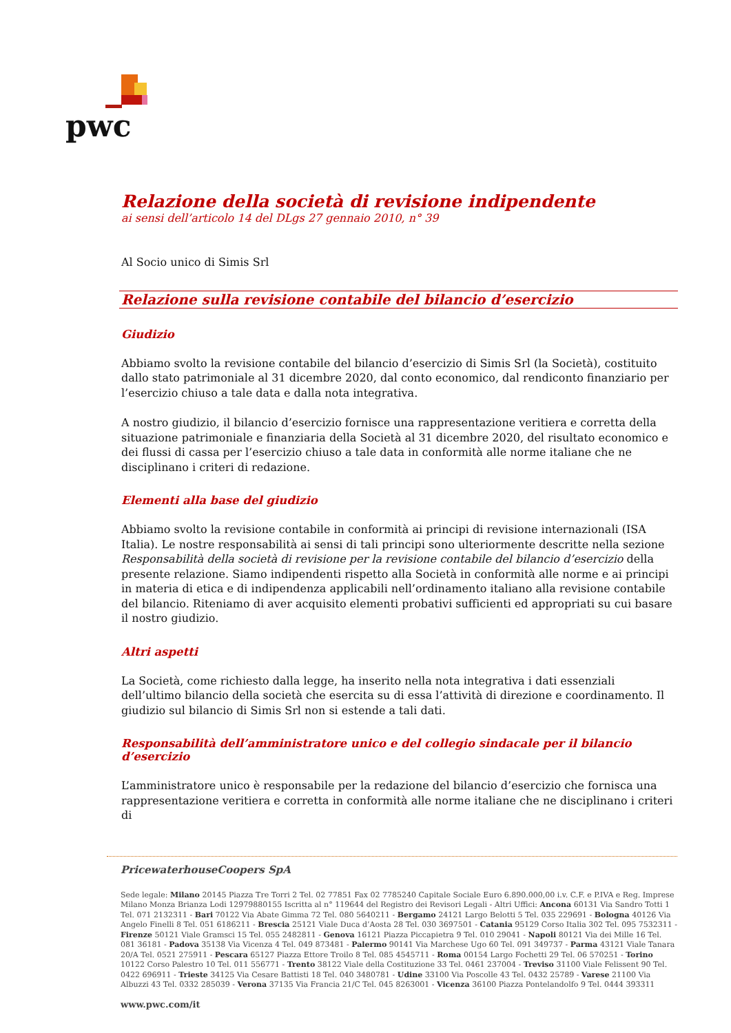pwc
Relazione della società di revisione indipendente
ai sensi dell’articolo 14 del DLgs 27 gennaio 2010, n° 39
Al Socio unico di Simis Srl
Relazione sulla revisione contabile del bilancio d’esercizio
Giudizio
Abbiamo svolto la revisione contabile del bilancio d’esercizio di Simis Srl (la Società), costituito dallo stato patrimoniale al 31 dicembre 2020, dal conto economico, dal rendiconto finanziario per l’esercizio chiuso a tale data e dalla nota integrativa.
A nostro giudizio, il bilancio d’esercizio fornisce una rappresentazione veritiera e corretta della situazione patrimoniale e finanziaria della Società al 31 dicembre 2020, del risultato economico e dei flussi di cassa per l’esercizio chiuso a tale data in conformità alle norme italiane che ne disciplinano i criteri di redazione.
Elementi alla base del giudizio
Abbiamo svolto la revisione contabile in conformità ai principi di revisione internazionali (ISA Italia). Le nostre responsabilità ai sensi di tali principi sono ulteriormente descritte nella sezione Responsabilità della società di revisione per la revisione contabile del bilancio d’esercizio della presente relazione. Siamo indipendenti rispetto alla Società in conformità alle norme e ai principi in materia di etica e di indipendenza applicabili nell’ordinamento italiano alla revisione contabile del bilancio. Riteniamo di aver acquisito elementi probativi sufficienti ed appropriati su cui basare il nostro giudizio.
Altri aspetti
La Società, come richiesto dalla legge, ha inserito nella nota integrativa i dati essenziali dell’ultimo bilancio della società che esercita su di essa l’attività di direzione e coordinamento. Il giudizio sul bilancio di Simis Srl non si estende a tali dati.
Responsabilità dell’amministratore unico e del collegio sindacale per il bilancio d’esercizio
L’amministratore unico è responsabile per la redazione del bilancio d’esercizio che fornisca una rappresentazione veritiera e corretta in conformità alle norme italiane che ne disciplinano i criteri di
PricewaterhouseCoopers SpA
Sede legale: Milano 20145 Piazza Tre Torri 2 Tel. 02 77851 Fax 02 7785240 Capitale Sociale Euro 6.890.000,00 i.v. C.F. e P.IVA e Reg. Imprese Milano Monza Brianza Lodi 12979880155 Iscritta al n° 119644 del Registro dei Revisori Legali - Altri Uffici: Ancona 60131 Via Sandro Totti 1 Tel. 071 2132311 - Bari 70122 Via Abate Gimma 72 Tel. 080 5640211 - Bergamo 24121 Largo Belotti 5 Tel. 035 229691 - Bologna 40126 Via Angelo Finelli 8 Tel. 051 6186211 - Brescia 25121 Viale Duca d’Aosta 28 Tel. 030 3697501 - Catania 95129 Corso Italia 302 Tel. 095 7532311 - Firenze 50121 Viale Gramsci 15 Tel. 055 2482811 - Genova 16121 Piazza Piccapietra 9 Tel. 010 29041 - Napoli 80121 Via dei Mille 16 Tel. 081 36181 - Padova 35138 Via Vicenza 4 Tel. 049 873481 - Palermo 90141 Via Marchese Ugo 60 Tel. 091 349737 - Parma 43121 Viale Tanara 20/A Tel. 0521 275911 - Pescara 65127 Piazza Ettore Troilo 8 Tel. 085 4545711 - Roma 00154 Largo Fochetti 29 Tel. 06 570251 - Torino 10122 Corso Palestro 10 Tel. 011 556771 - Trento 38122 Viale della Costituzione 33 Tel. 0461 237004 - Treviso 31100 Viale Felissent 90 Tel. 0422 696911 - Trieste 34125 Via Cesare Battisti 18 Tel. 040 3480781 - Udine 33100 Via Poscolle 43 Tel. 0432 25789 - Varese 21100 Via Albuzzi 43 Tel. 0332 285039 - Verona 37135 Via Francia 21/C Tel. 045 8263001 - Vicenza 36100 Piazza Pontelandolfo 9 Tel. 0444 393311
www.pwc.com/it